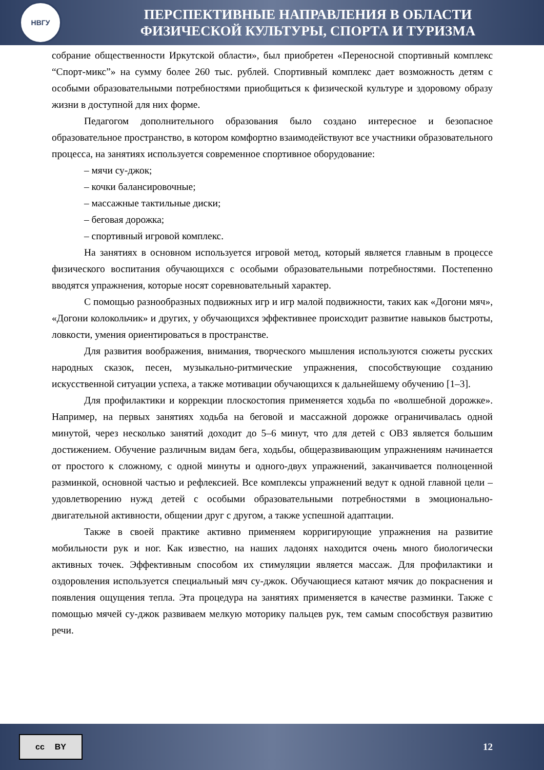НВГУ
ПЕРСПЕКТИВНЫЕ НАПРАВЛЕНИЯ В ОБЛАСТИ
ФИЗИЧЕСКОЙ КУЛЬТУРЫ, СПОРТА И ТУРИЗМА
собрание общественности Иркутской области», был приобретен «Переносной спортивный комплекс “Спорт-микс”» на сумму более 260 тыс. рублей. Спортивный комплекс дает возможность детям с особыми образовательными потребностями приобщиться к физической культуре и здоровому образу жизни в доступной для них форме.
Педагогом дополнительного образования было создано интересное и безопасное образовательное пространство, в котором комфортно взаимодействуют все участники образовательного процесса, на занятиях используется современное спортивное оборудование:
– мячи су-джок;
– кочки балансировочные;
– массажные тактильные диски;
– беговая дорожка;
– спортивный игровой комплекс.
На занятиях в основном используется игровой метод, который является главным в процессе физического воспитания обучающихся с особыми образовательными потребностями. Постепенно вводятся упражнения, которые носят соревновательный характер.
С помощью разнообразных подвижных игр и игр малой подвижности, таких как «Догони мяч», «Догони колокольчик» и других, у обучающихся эффективнее происходит развитие навыков быстроты, ловкости, умения ориентироваться в пространстве.
Для развития воображения, внимания, творческого мышления используются сюжеты русских народных сказок, песен, музыкально-ритмические упражнения, способствующие созданию искусственной ситуации успеха, а также мотивации обучающихся к дальнейшему обучению [1–3].
Для профилактики и коррекции плоскостопия применяется ходьба по «волшебной дорожке». Например, на первых занятиях ходьба на беговой и массажной дорожке ограничивалась одной минутой, через несколько занятий доходит до 5–6 минут, что для детей с ОВЗ является большим достижением. Обучение различным видам бега, ходьбы, общеразвивающим упражнениям начинается от простого к сложному, с одной минуты и одного-двух упражнений, заканчивается полноценной разминкой, основной частью и рефлексией. Все комплексы упражнений ведут к одной главной цели – удовлетворению нужд детей с особыми образовательными потребностями в эмоционально-двигательной активности, общении друг с другом, а также успешной адаптации.
Также в своей практике активно применяем корригирующие упражнения на развитие мобильности рук и ног. Как известно, на наших ладонях находится очень много биологически активных точек. Эффективным способом их стимуляции является массаж. Для профилактики и оздоровления используется специальный мяч су-джок. Обучающиеся катают мячик до покраснения и появления ощущения тепла. Эта процедура на занятиях применяется в качестве разминки. Также с помощью мячей су-джок развиваем мелкую моторику пальцев рук, тем самым способствуя развитию речи.
cc BY
12